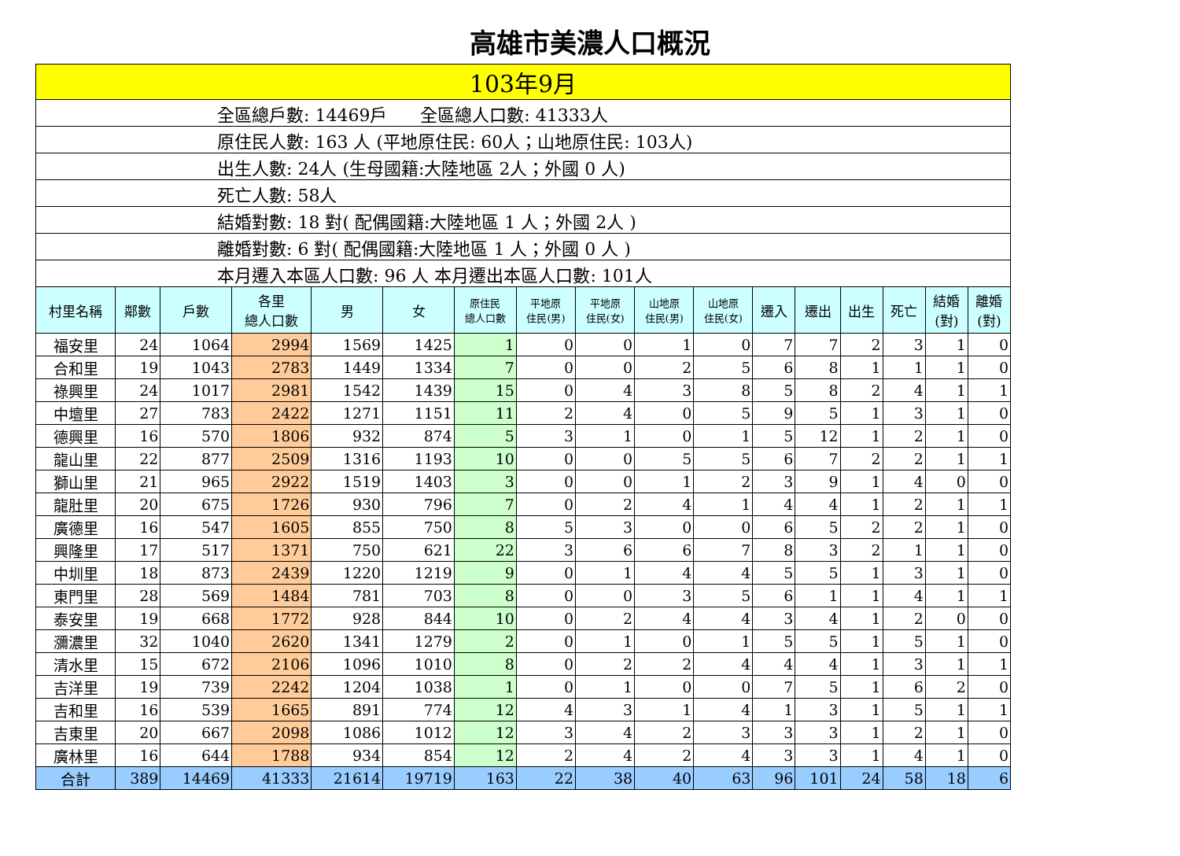高雄市美濃人口概況
| 103年9月 | | | | | | | | | | | | | | | | |
| 全區總戶數: 14469戶 全區總人口數: 41333人 | | | | | | | | | | | | | | | | |
| 原住民人數: 163 人 (平地原住民: 60人；山地原住民: 103人) | | | | | | | | | | | | | | | | |
| 出生人數: 24人 (生母國籍:大陸地區 2人；外國 0 人) | | | | | | | | | | | | | | | | |
| 死亡人數: 58人 | | | | | | | | | | | | | | | | |
| 結婚對數: 18 對( 配偶國籍:大陸地區 1 人；外國 2人 ) | | | | | | | | | | | | | | | | |
| 離婚對數: 6 對( 配偶國籍:大陸地區 1 人；外國 0 人 ) | | | | | | | | | | | | | | | | |
| 本月遷入本區人口數: 96 人 本月遷出本區人口數: 101人 | | | | | | | | | | | | | | | | |
| 村里名稱 | 鄰數 | 戶數 | 各里 總人口數 | 男 | 女 | 原住民 總人口數 | 平地原 住民(男) | 平地原 住民(女) | 山地原 住民(男) | 山地原 住民(女) | 遷入 | 遷出 | 出生 | 死亡 | 結婚 (對) | 離婚 (對) |
| 福安里 | 24 | 1064 | 2994 | 1569 | 1425 | 1 | 0 | 0 | 1 | 0 | 7 | 7 | 2 | 3 | 1 | 0 |
| 合和里 | 19 | 1043 | 2783 | 1449 | 1334 | 7 | 0 | 0 | 2 | 5 | 6 | 8 | 1 | 1 | 1 | 0 |
| 祿興里 | 24 | 1017 | 2981 | 1542 | 1439 | 15 | 0 | 4 | 3 | 8 | 5 | 8 | 2 | 4 | 1 | 1 |
| 中壇里 | 27 | 783 | 2422 | 1271 | 1151 | 11 | 2 | 4 | 0 | 5 | 9 | 5 | 1 | 3 | 1 | 0 |
| 德興里 | 16 | 570 | 1806 | 932 | 874 | 5 | 3 | 1 | 0 | 1 | 5 | 12 | 1 | 2 | 1 | 0 |
| 龍山里 | 22 | 877 | 2509 | 1316 | 1193 | 10 | 0 | 0 | 5 | 5 | 6 | 7 | 2 | 2 | 1 | 1 |
| 獅山里 | 21 | 965 | 2922 | 1519 | 1403 | 3 | 0 | 0 | 1 | 2 | 3 | 9 | 1 | 4 | 0 | 0 |
| 龍肚里 | 20 | 675 | 1726 | 930 | 796 | 7 | 0 | 2 | 4 | 1 | 4 | 4 | 1 | 2 | 1 | 1 |
| 廣德里 | 16 | 547 | 1605 | 855 | 750 | 8 | 5 | 3 | 0 | 0 | 6 | 5 | 2 | 2 | 1 | 0 |
| 興隆里 | 17 | 517 | 1371 | 750 | 621 | 22 | 3 | 6 | 6 | 7 | 8 | 3 | 2 | 1 | 1 | 0 |
| 中圳里 | 18 | 873 | 2439 | 1220 | 1219 | 9 | 0 | 1 | 4 | 4 | 5 | 5 | 1 | 3 | 1 | 0 |
| 東門里 | 28 | 569 | 1484 | 781 | 703 | 8 | 0 | 0 | 3 | 5 | 6 | 1 | 1 | 4 | 1 | 1 |
| 泰安里 | 19 | 668 | 1772 | 928 | 844 | 10 | 0 | 2 | 4 | 4 | 3 | 4 | 1 | 2 | 0 | 0 |
| 瀰濃里 | 32 | 1040 | 2620 | 1341 | 1279 | 2 | 0 | 1 | 0 | 1 | 5 | 5 | 1 | 5 | 1 | 0 |
| 清水里 | 15 | 672 | 2106 | 1096 | 1010 | 8 | 0 | 2 | 2 | 4 | 4 | 4 | 1 | 3 | 1 | 1 |
| 吉洋里 | 19 | 739 | 2242 | 1204 | 1038 | 1 | 0 | 1 | 0 | 0 | 7 | 5 | 1 | 6 | 2 | 0 |
| 吉和里 | 16 | 539 | 1665 | 891 | 774 | 12 | 4 | 3 | 1 | 4 | 1 | 3 | 1 | 5 | 1 | 1 |
| 吉東里 | 20 | 667 | 2098 | 1086 | 1012 | 12 | 3 | 4 | 2 | 3 | 3 | 3 | 1 | 2 | 1 | 0 |
| 廣林里 | 16 | 644 | 1788 | 934 | 854 | 12 | 2 | 4 | 2 | 4 | 3 | 3 | 1 | 4 | 1 | 0 |
| 合計 | 389 | 14469 | 41333 | 21614 | 19719 | 163 | 22 | 38 | 40 | 63 | 96 | 101 | 24 | 58 | 18 | 6 |